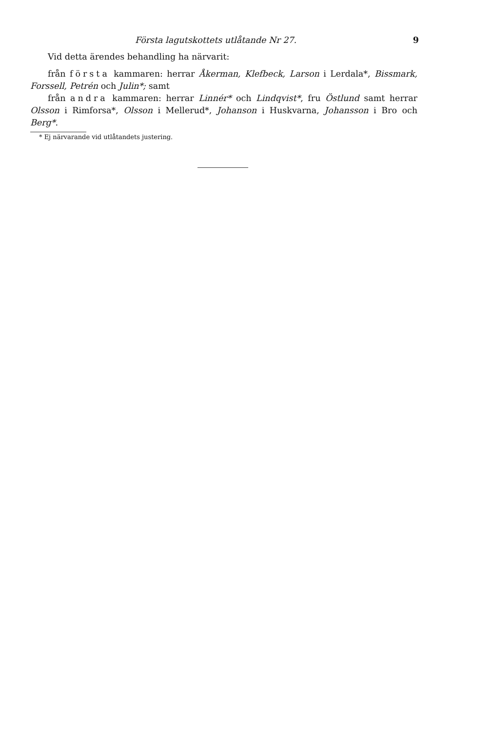Första lagutskottets utlåtande Nr 27. 9
Vid detta ärendes behandling ha närvarit:
från första kammaren: herrar Åkerman, Klefbeck, Larson i Lerdala*, Biss­mark, Forssell, Petrén och Julin*; samt
från andra kammaren: herrar Linnér* och Lindqvist*, fru Östlund samt her­rar Olsson i Rimforsa*, Olsson i Mellerud*, Johanson i Huskvarna, Johansson i Bro och Berg*.
* Ej närvarande vid utlåtandets justering.